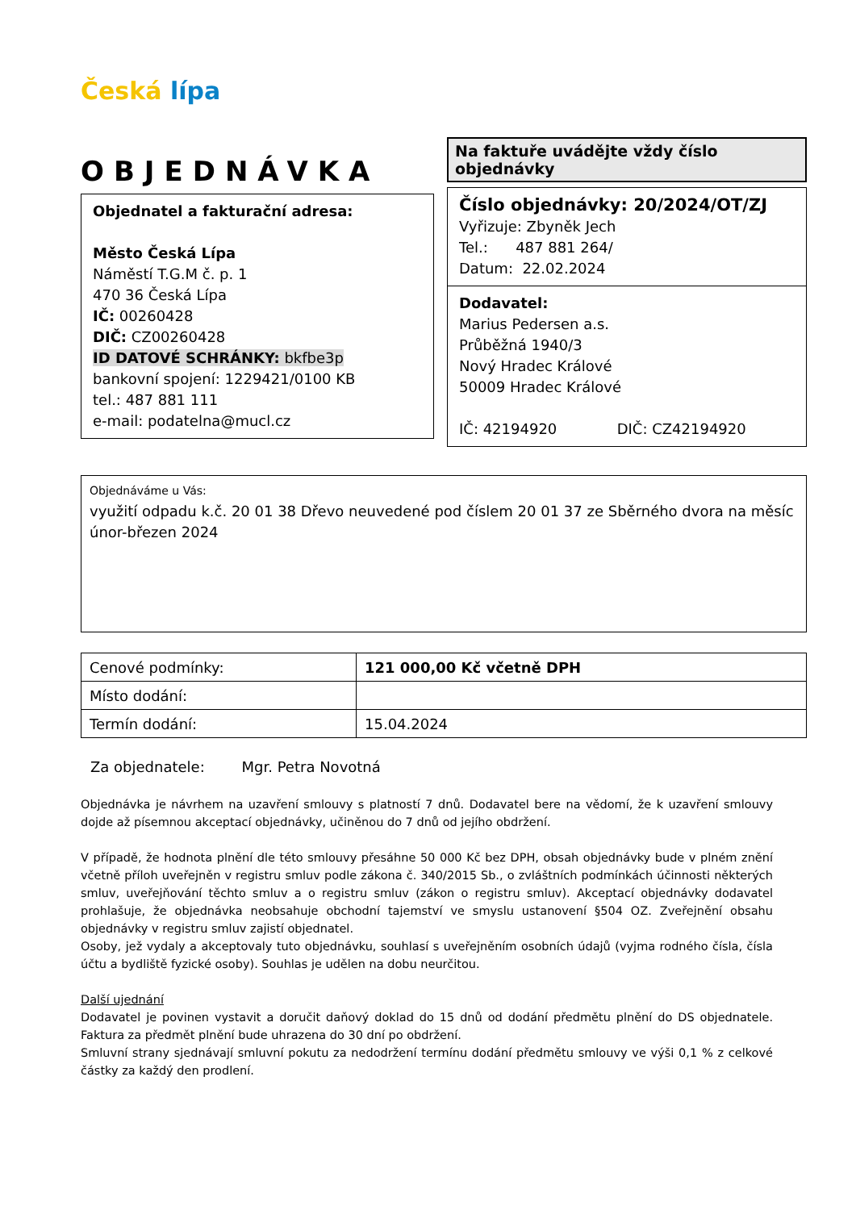Česká lípa
OBJEDNÁVKA
Objednatel a fakturační adresa:
Město Česká Lípa
Náměstí T.G.M č. p. 1
470 36 Česká Lípa
IČ: 00260428
DIČ: CZ00260428
ID DATOVÉ SCHRÁNKY: bkfbe3p
bankovní spojení: 1229421/0100 KB
tel.: 487 881 111
e-mail: podatelna@mucl.cz
Na faktuře uvádějte vždy číslo objednávky
Číslo objednávky: 20/2024/OT/ZJ
Vyřizuje: Zbyněk Jech
Tel.: 487 881 264/
Datum: 22.02.2024
Dodavatel:
Marius Pedersen a.s.
Průběžná 1940/3
Nový Hradec Králové
50009 Hradec Králové
IČ: 42194920 DIČ: CZ42194920
Objednáváme u Vás:
využití odpadu k.č. 20 01 38 Dřevo neuvedené pod číslem 20 01 37 ze Sběrného dvora na měsíc únor-březen 2024
| Cenové podmínky: | 121 000,00 Kč včetně DPH |
| Místo dodání: | |
| Termín dodání: | 15.04.2024 |
Za objednatele: Mgr. Petra Novotná
Objednávka je návrhem na uzavření smlouvy s platností 7 dnů. Dodavatel bere na vědomí, že k uzavření smlouvy dojde až písemnou akceptací objednávky, učiněnou do 7 dnů od jejího obdržení.
V případě, že hodnota plnění dle této smlouvy přesáhne 50 000 Kč bez DPH, obsah objednávky bude v plném znění včetně příloh uveřejněn v registru smluv podle zákona č. 340/2015 Sb., o zvláštních podmínkách účinnosti některých smluv, uveřejňování těchto smluv a o registru smluv (zákon o registru smluv). Akceptací objednávky dodavatel prohlašuje, že objednávka neobsahuje obchodní tajemství ve smyslu ustanovení §504 OZ. Zveřejnění obsahu objednávky v registru smluv zajistí objednatel.
Osoby, jež vydaly a akceptovaly tuto objednávku, souhlasí s uveřejněním osobních údajů (vyjma rodného čísla, čísla účtu a bydliště fyzické osoby). Souhlas je udělen na dobu neurčitou.
Další ujednání
Dodavatel je povinen vystavit a doručit daňový doklad do 15 dnů od dodání předmětu plnění do DS objednatele. Faktura za předmět plnění bude uhrazena do 30 dní po obdržení.
Smluvní strany sjednávají smluvní pokutu za nedodržení termínu dodání předmětu smlouvy ve výši 0,1 % z celkové částky za každý den prodlení.